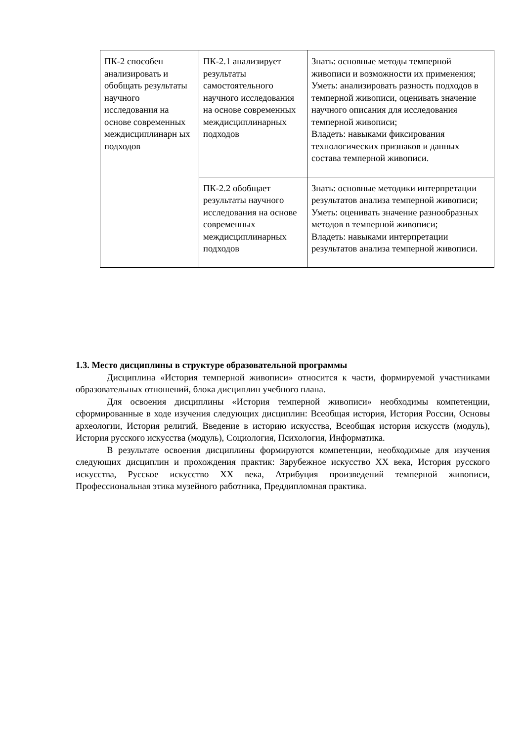| ПК-2 способен анализировать и обобщать результаты научного исследования на основе современных междисциплинарн ых подходов | ПК-2.1 анализирует результаты самостоятельного научного исследования на основе современных междисциплинарных подходов | Знать: основные методы темперной живописи и возможности их применения; Уметь: анализировать разность подходов в темперной живописи, оценивать значение научного описания для исследования темперной живописи; Владеть: навыками фиксирования технологических признаков и данных состава темперной живописи. |
| | ПК-2.2 обобщает результаты научного исследования на основе современных междисциплинарных подходов | Знать: основные методики интерпретации результатов анализа темперной живописи; Уметь: оценивать значение разнообразных методов в темперной живописи; Владеть: навыками интерпретации результатов анализа темперной живописи. |
1.3. Место дисциплины в структуре образовательной программы
Дисциплина «История темперной живописи» относится к части, формируемой участниками образовательных отношений, блока дисциплин учебного плана.
Для освоения дисциплины «История темперной живописи» необходимы компетенции, сформированные в ходе изучения следующих дисциплин: Всеобщая история, История России, Основы археологии, История религий, Введение в историю искусства, Всеобщая история искусств (модуль), История русского искусства (модуль), Социология, Психология, Информатика.
В результате освоения дисциплины формируются компетенции, необходимые для изучения следующих дисциплин и прохождения практик: Зарубежное искусство XX века, История русского искусства, Русское искусство XX века, Атрибуция произведений темперной живописи, Профессиональная этика музейного работника, Преддипломная практика.